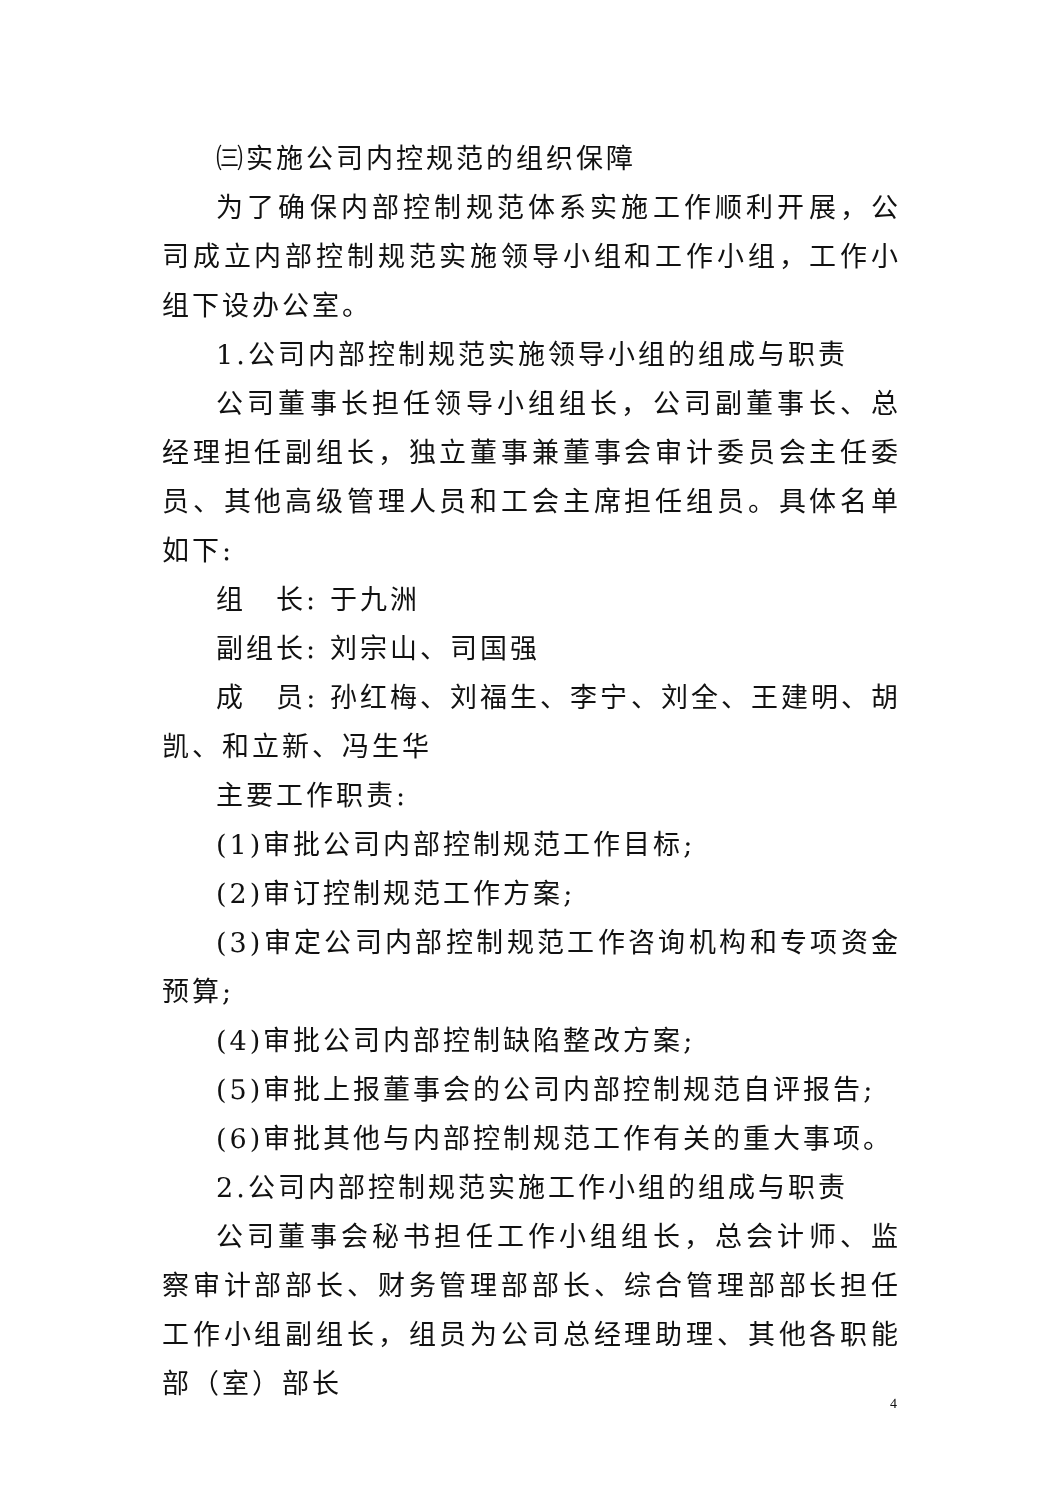㈢实施公司内控规范的组织保障
为了确保内部控制规范体系实施工作顺利开展，公司成立内部控制规范实施领导小组和工作小组，工作小组下设办公室。
1.公司内部控制规范实施领导小组的组成与职责
公司董事长担任领导小组组长，公司副董事长、总经理担任副组长，独立董事兼董事会审计委员会主任委员、其他高级管理人员和工会主席担任组员。具体名单如下:
组　长: 于九洲
副组长: 刘宗山、司国强
成　员: 孙红梅、刘福生、李宁、刘全、王建明、胡凯、和立新、冯生华
主要工作职责:
(1)审批公司内部控制规范工作目标;
(2)审订控制规范工作方案;
(3)审定公司内部控制规范工作咨询机构和专项资金预算;
(4)审批公司内部控制缺陷整改方案;
(5)审批上报董事会的公司内部控制规范自评报告;
(6)审批其他与内部控制规范工作有关的重大事项。
2.公司内部控制规范实施工作小组的组成与职责
公司董事会秘书担任工作小组组长，总会计师、监察审计部部长、财务管理部部长、综合管理部部长担任工作小组副组长，组员为公司总经理助理、其他各职能部（室）部长
4